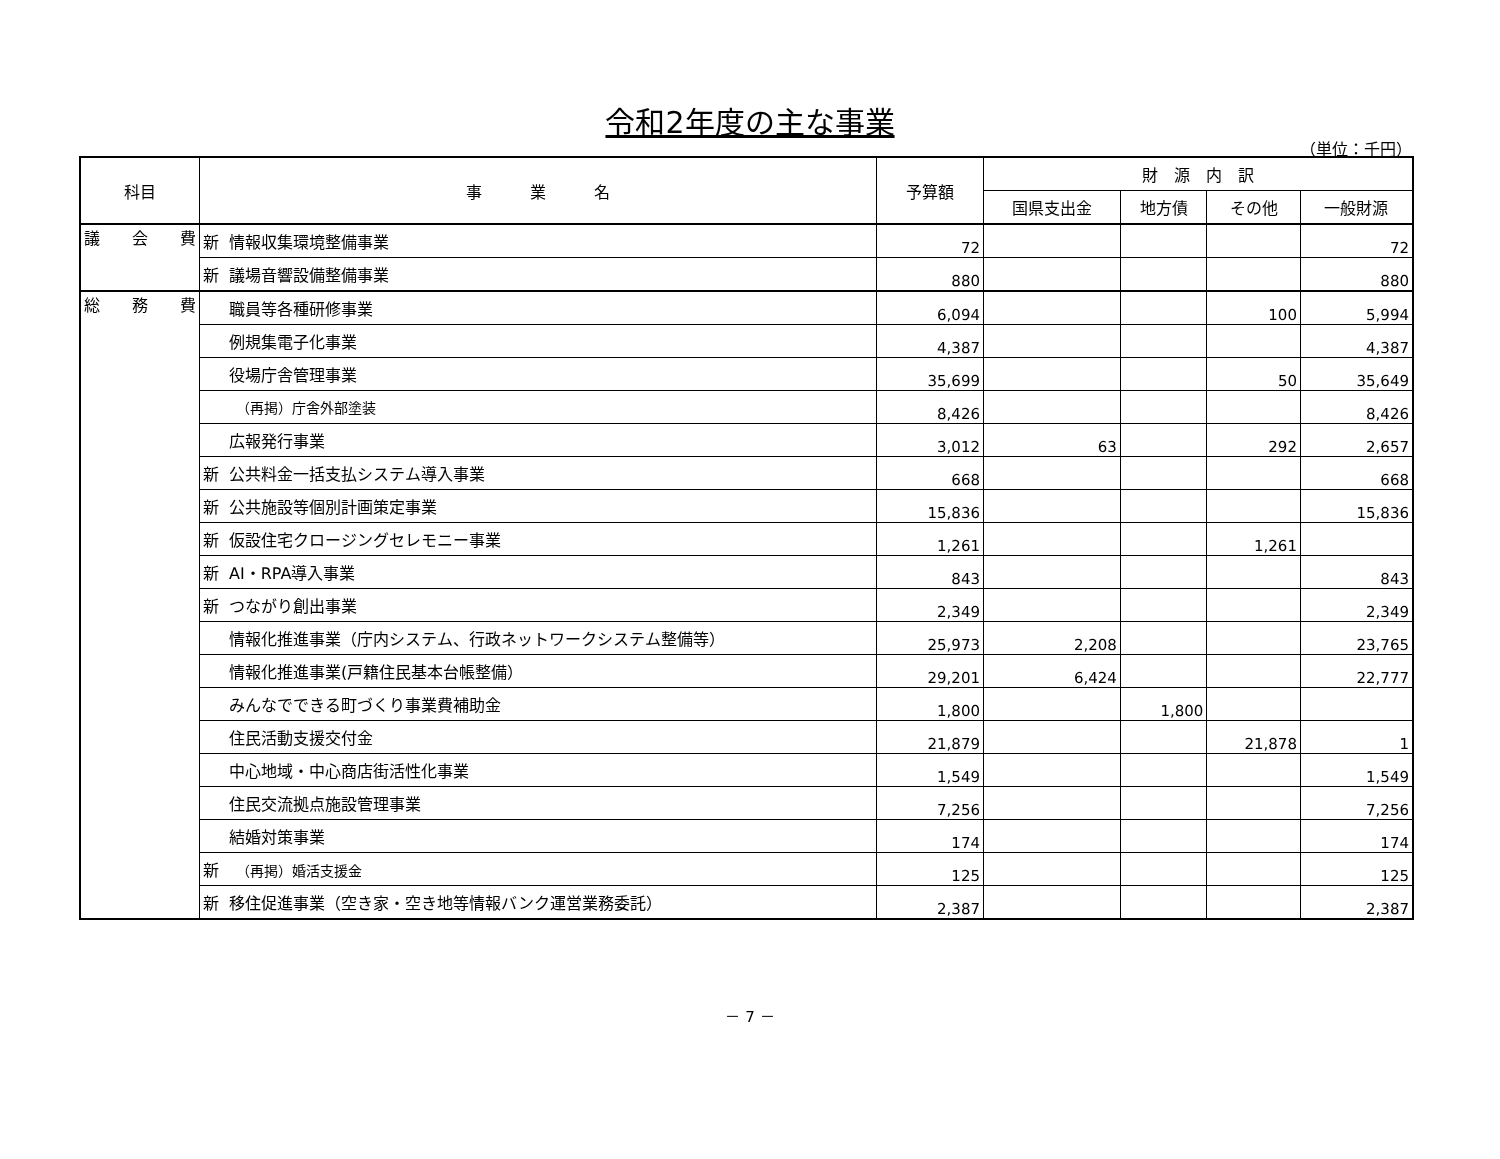令和2年度の主な事業
（単位：千円）
| 科目 | 事 業 名 | 予算額 | 財 源 内 訳 | | | |
| --- | --- | --- | --- | --- | --- | --- |
| | | | 国県支出金 | 地方債 | その他 | 一般財源 |
| 議 会 費 | 新 情報収集環境整備事業 | 72 | | | | 72 |
| | 新 議場音響設備整備事業 | 880 | | | | 880 |
| 総 務 費 | 職員等各種研修事業 | 6,094 | | | 100 | 5,994 |
| | 例規集電子化事業 | 4,387 | | | | 4,387 |
| | 役場庁舎管理事業 | 35,699 | | | 50 | 35,649 |
| | （再掲）庁舎外部塗装 | 8,426 | | | | 8,426 |
| | 広報発行事業 | 3,012 | 63 | | 292 | 2,657 |
| | 新 公共料金一括支払システム導入事業 | 668 | | | | 668 |
| | 新 公共施設等個別計画策定事業 | 15,836 | | | | 15,836 |
| | 新 仮設住宅クロージングセレモニー事業 | 1,261 | | | 1,261 | |
| | 新 AI・RPA導入事業 | 843 | | | | 843 |
| | 新 つながり創出事業 | 2,349 | | | | 2,349 |
| | 情報化推進事業（庁内システム、行政ネットワークシステム整備等） | 25,973 | 2,208 | | | 23,765 |
| | 情報化推進事業(戸籍住民基本台帳整備） | 29,201 | 6,424 | | | 22,777 |
| | みんなでできる町づくり事業費補助金 | 1,800 | | 1,800 | | |
| | 住民活動支援交付金 | 21,879 | | | 21,878 | 1 |
| | 中心地域・中心商店街活性化事業 | 1,549 | | | | 1,549 |
| | 住民交流拠点施設管理事業 | 7,256 | | | | 7,256 |
| | 結婚対策事業 | 174 | | | | 174 |
| | 新 （再掲）婚活支援金 | 125 | | | | 125 |
| | 新 移住促進事業（空き家・空き地等情報バンク運営業務委託） | 2,387 | | | | 2,387 |
－ 7 －